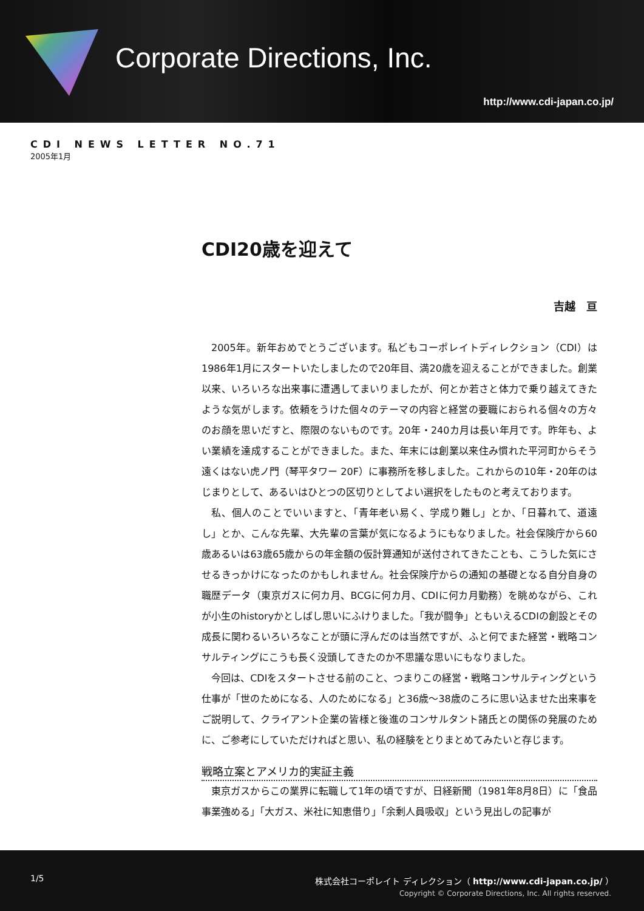Corporate Directions, Inc.
http://www.cdi-japan.co.jp/
CDI NEWS LETTER NO.71
2005年1月
CDI20歳を迎えて
吉越　亘
2005年。新年おめでとうございます。私どもコーポレイトディレクション（CDI）は1986年1月にスタートいたしましたので20年目、満20歳を迎えることができました。創業以来、いろいろな出来事に遭遇してまいりましたが、何とか若さと体力で乗り越えてきたような気がします。依頼をうけた個々のテーマの内容と経営の要職におられる個々の方々のお顔を思いだすと、際限のないものです。20年・240カ月は長い年月です。昨年も、よい業績を達成することができました。また、年末には創業以来住み慣れた平河町からそう遠くはない虎ノ門（琴平タワー 20F）に事務所を移しました。これからの10年・20年のはじまりとして、あるいはひとつの区切りとしてよい選択をしたものと考えております。
私、個人のことでいいますと、「青年老い易く、学成り難し」とか、「日暮れて、道遠し」とか、こんな先輩、大先輩の言葉が気になるようにもなりました。社会保険庁から60歳あるいは63歳65歳からの年金額の仮計算通知が送付されてきたことも、こうした気にさせるきっかけになったのかもしれません。社会保険庁からの通知の基礎となる自分自身の職歴データ（東京ガスに何カ月、BCGに何カ月、CDIに何カ月勤務）を眺めながら、これが小生のhistoryかとしばし思いにふけりました。「我が闘争」ともいえるCDIの創設とその成長に関わるいろいろなことが頭に浮んだのは当然ですが、ふと何でまた経営・戦略コンサルティングにこうも長く没頭してきたのか不思議な思いにもなりました。
今回は、CDIをスタートさせる前のこと、つまりこの経営・戦略コンサルティングという仕事が「世のためになる、人のためになる」と36歳～38歳のころに思い込ませた出来事をご説明して、クライアント企業の皆様と後進のコンサルタント諸氏との関係の発展のために、ご参考にしていただければと思い、私の経験をとりまとめてみたいと存じます。
戦略立案とアメリカ的実証主義
東京ガスからこの業界に転職して1年の頃ですが、日経新聞（1981年8月8日）に「食品事業強める」「大ガス、米社に知恵借り」「余剰人員吸収」という見出しの記事が
1/5
株式会社コーポレイト ディレクション（ http://www.cdi-japan.co.jp/ ）
Copyright © Corporate Directions, Inc. All rights reserved.